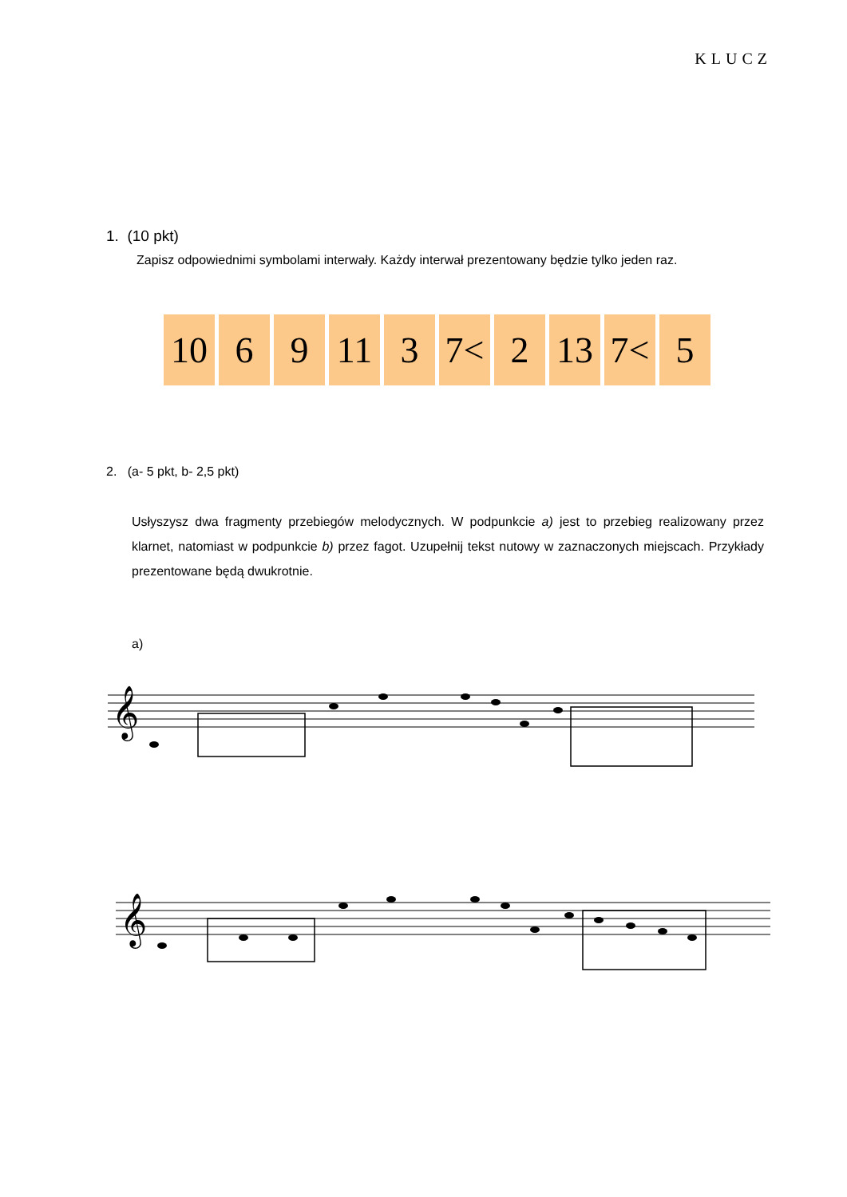KLUCZ
1. (10 pkt)
Zapisz odpowiednimi symbolami interwały. Każdy interwał prezentowany będzie tylko jeden raz.
| 10 | 6 | 9 | 11 | 3 | 7< | 2 | 13 | 7< | 5 |
2. (a- 5 pkt, b- 2,5 pkt)
Usłyszysz dwa fragmenty przebiegów melodycznych. W podpunkcie a) jest to przebieg realizowany przez klarnet, natomiast w podpunkcie b) przez fagot. Uzupełnij tekst nutowy w zaznaczonych miejscach. Przykłady prezentowane będą dwukrotnie.
a)
𝄞
𝄞